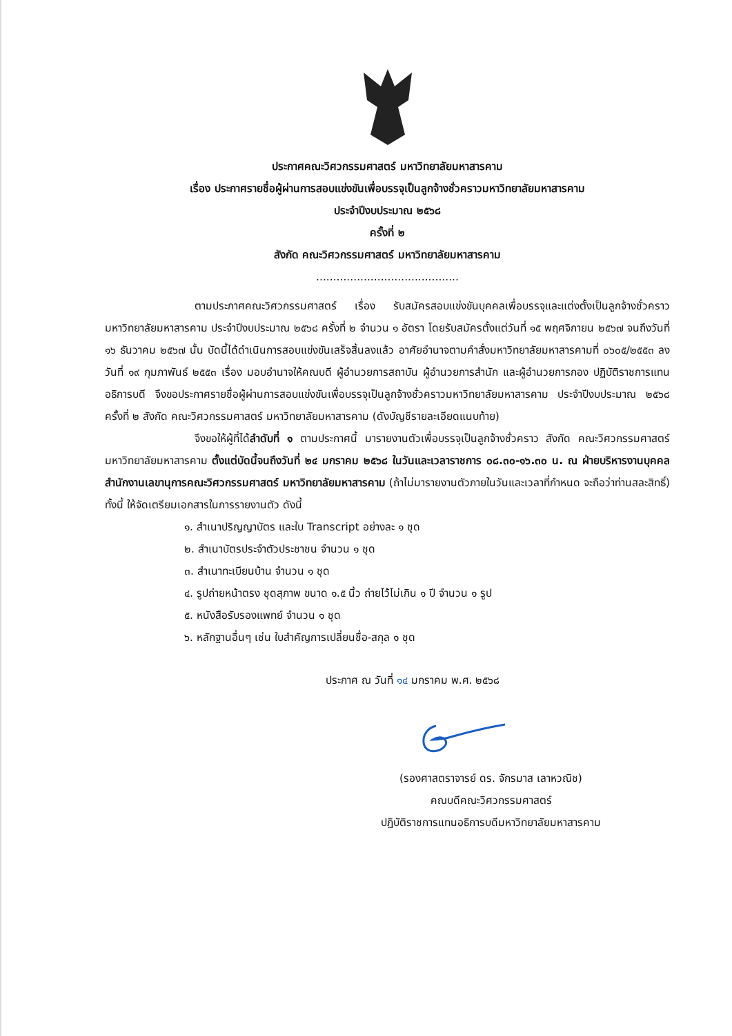ประกาศคณะวิศวกรรมศาสตร์ มหาวิทยาลัยมหาสารคาม
เรื่อง ประกาศรายชื่อผู้ผ่านการสอบแข่งขันเพื่อบรรจุเป็นลูกจ้างชั่วคราวมหาวิทยาลัยมหาสารคาม
ประจำปีงบประมาณ ๒๕๖๘
ครั้งที่ ๒
สังกัด คณะวิศวกรรมศาสตร์ มหาวิทยาลัยมหาสารคาม
..........................................
ตามประกาศคณะวิศวกรรมศาสตร์ เรื่อง รับสมัครสอบแข่งขันบุคคลเพื่อบรรจุและแต่งตั้งเป็นลูกจ้างชั่วคราวมหาวิทยาลัยมหาสารคาม ประจำปีงบประมาณ ๒๕๖๘ ครั้งที่ ๒ จำนวน ๑ อัตรา โดยรับสมัครตั้งแต่วันที่ ๑๕ พฤศจิกายน ๒๕๖๗ จนถึงวันที่ ๑๖ ธันวาคม ๒๕๖๗ นั้น บัดนี้ได้ดำเนินการสอบแข่งขันเสร็จสิ้นลงแล้ว อาศัยอำนาจตามคำสั่งมหาวิทยาลัยมหาสารคามที่ ๐๖๐๕/๒๕๕๓ ลงวันที่ ๑๙ กุมภาพันธ์ ๒๕๕๓ เรื่อง มอบอำนาจให้คณบดี ผู้อำนวยการสถาบัน ผู้อำนวยการสำนัก และผู้อำนวยการกอง ปฏิบัติราชการแทนอธิการบดี จึงขอประกาศรายชื่อผู้ผ่านการสอบแข่งขันเพื่อบรรจุเป็นลูกจ้างชั่วคราวมหาวิทยาลัยมหาสารคาม ประจำปีงบประมาณ ๒๕๖๘ ครั้งที่ ๒ สังกัด คณะวิศวกรรมศาสตร์ มหาวิทยาลัยมหาสารคาม (ดังบัญชีรายละเอียดแนบท้าย)
จึงขอให้ผู้ที่ได้ลำดับที่ ๑ ตามประกาศนี้ มารายงานตัวเพื่อบรรจุเป็นลูกจ้างชั่วคราว สังกัด คณะวิศวกรรมศาสตร์ มหาวิทยาลัยมหาสารคาม ตั้งแต่บัดนี้จนถึงวันที่ ๒๔ มกราคม ๒๕๖๘ ในวันและเวลาราชการ ๐๘.๓๐-๑๖.๓๐ น. ณ ฝ่ายบริหารงานบุคคล สำนักงานเลขานุการคณะวิศวกรรมศาสตร์ มหาวิทยาลัยมหาสารคาม (ถ้าไม่มารายงานตัวภายในวันและเวลาที่กำหนด จะถือว่าท่านสละสิทธิ์) ทั้งนี้ ให้จัดเตรียมเอกสารในการรายงานตัว ดังนี้
๑. สำเนาปริญญาบัตร และใบ Transcript อย่างละ ๑ ชุด
๒. สำเนาบัตรประจำตัวประชาชน จำนวน ๑ ชุด
๓. สำเนาทะเบียนบ้าน จำนวน ๑ ชุด
๔. รูปถ่ายหน้าตรง ชุดสุภาพ ขนาด ๑.๕ นิ้ว ถ่ายไว้ไม่เกิน ๑ ปี จำนวน ๑ รูป
๕. หนังสือรับรองแพทย์ จำนวน ๑ ชุด
๖. หลักฐานอื่นๆ เช่น ใบสำคัญการเปลี่ยนชื่อ-สกุล ๑ ชุด
ประกาศ ณ วันที่ ๑๔ มกราคม พ.ศ. ๒๕๖๘
(รองศาสตราจารย์ ดร. จักรมาส เลาหวณิช)
คณบดีคณะวิศวกรรมศาสตร์
ปฏิบัติราชการแทนอธิการบดีมหาวิทยาลัยมหาสารคาม